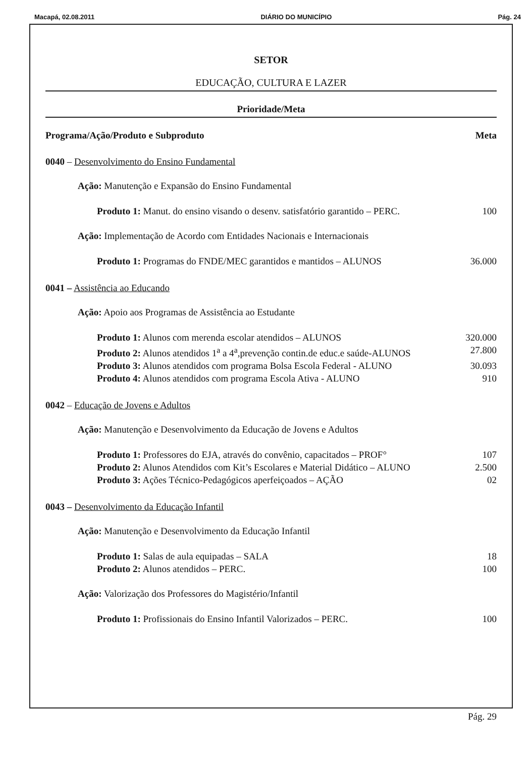Macapá, 02.08.2011 DIÁRIO DO MUNICÍPIO Pág. 24
SETOR
EDUCAÇÃO, CULTURA E LAZER
Prioridade/Meta
Programa/Ação/Produto e Subproduto Meta
0040 – Desenvolvimento do Ensino Fundamental
Ação: Manutenção e Expansão do Ensino Fundamental
Produto 1: Manut. do ensino visando o desenv. satisfatório garantido – PERC. 100
Ação: Implementação de Acordo com Entidades Nacionais e Internacionais
Produto 1: Programas do FNDE/MEC garantidos e mantidos – ALUNOS 36.000
0041 – Assistência ao Educando
Ação: Apoio aos Programas de Assistência ao Estudante
Produto 1: Alunos com merenda escolar atendidos – ALUNOS 320.000
Produto 2: Alunos atendidos 1<sup>a</sup> a 4<sup>a</sup>,prevenção contin.de educ.e saúde-ALUNOS 27.800
Produto 3: Alunos atendidos com programa Bolsa Escola Federal - ALUNO 30.093
Produto 4: Alunos atendidos com programa Escola Ativa - ALUNO 910
0042 – Educação de Jovens e Adultos
Ação: Manutenção e Desenvolvimento da Educação de Jovens e Adultos
Produto 1: Professores do EJA, através do convênio, capacitados – PROF° 107
Produto 2: Alunos Atendidos com Kit’s Escolares e Material Didático – ALUNO 2.500
Produto 3: Ações Técnico-Pedagógicos aperfeiçoados – AÇÃO 02
0043 – Desenvolvimento da Educação Infantil
Ação: Manutenção e Desenvolvimento da Educação Infantil
Produto 1: Salas de aula equipadas – SALA 18
Produto 2: Alunos atendidos – PERC. 100
Ação: Valorização dos Professores do Magistério/Infantil
Produto 1: Profissionais do Ensino Infantil Valorizados – PERC. 100
Pág. 29